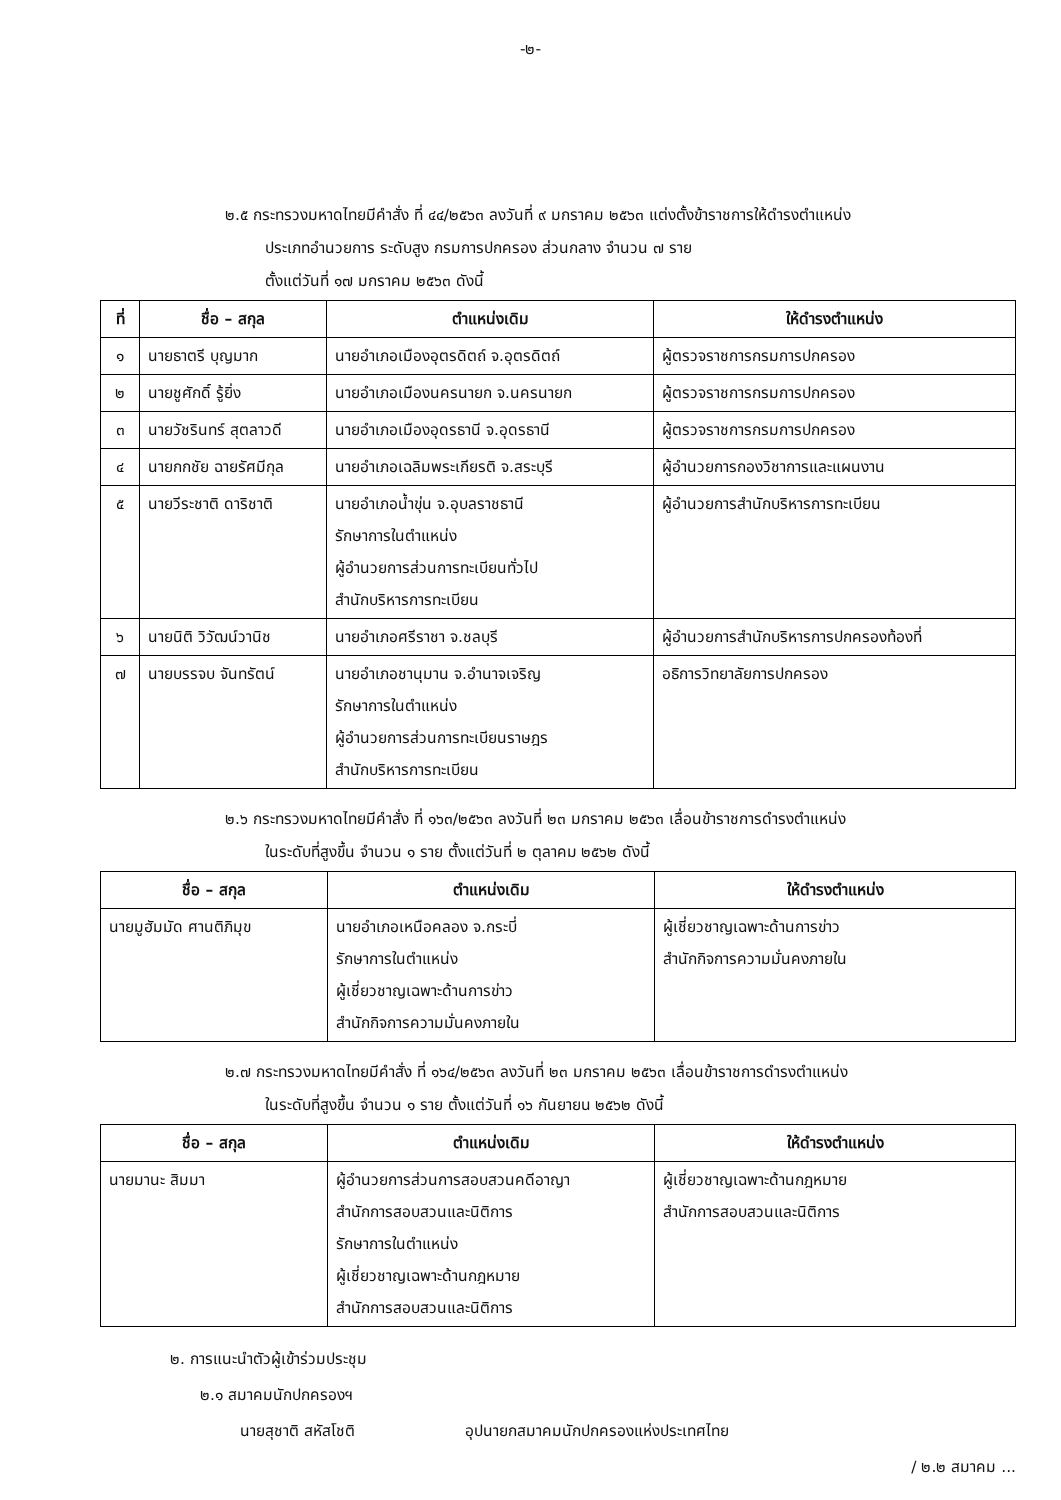-๒-
๒.๕ กระทรวงมหาดไทยมีคำสั่ง ที่ ๔๔/๒๕๖๓ ลงวันที่ ๙ มกราคม ๒๕๖๓ แต่งตั้งข้าราชการให้ดำรงตำแหน่ง
ประเภทอำนวยการ ระดับสูง กรมการปกครอง ส่วนกลาง จำนวน ๗ ราย
ตั้งแต่วันที่ ๑๗ มกราคม ๒๕๖๓ ดังนี้
| ที่ | ชื่อ – สกุล | ตำแหน่งเดิม | ให้ดำรงตำแหน่ง |
| --- | --- | --- | --- |
| ๑ | นายธาตรี บุญมาก | นายอำเภอเมืองอุตรดิตถ์ จ.อุตรดิตถ์ | ผู้ตรวจราชการกรมการปกครอง |
| ๒ | นายชูศักดิ์ รู้ยิ่ง | นายอำเภอเมืองนครนายก จ.นครนายก | ผู้ตรวจราชการกรมการปกครอง |
| ๓ | นายวัชรินทร์ สุตลาวดี | นายอำเภอเมืองอุดรธานี จ.อุดรธานี | ผู้ตรวจราชการกรมการปกครอง |
| ๔ | นายกกชัย ฉายรัศมีกุล | นายอำเภอเฉลิมพระเกียรติ จ.สระบุรี | ผู้อำนวยการกองวิชาการและแผนงาน |
| ๕ | นายวีระชาติ ดาริชาติ | นายอำเภอน้ำขุ่น จ.อุบลราชธานี รักษาการในตำแหน่ง ผู้อำนวยการส่วนการทะเบียนทั่วไป สำนักบริหารการทะเบียน | ผู้อำนวยการสำนักบริหารการทะเบียน |
| ๖ | นายนิติ วิวัฒน์วานิช | นายอำเภอศรีราชา จ.ชลบุรี | ผู้อำนวยการสำนักบริหารการปกครองท้องที่ |
| ๗ | นายบรรจบ จันทรัตน์ | นายอำเภอชานุมาน จ.อำนาจเจริญ รักษาการในตำแหน่ง ผู้อำนวยการส่วนการทะเบียนราษฎร สำนักบริหารการทะเบียน | อธิการวิทยาลัยการปกครอง |
๒.๖ กระทรวงมหาดไทยมีคำสั่ง ที่ ๑๖๓/๒๕๖๓ ลงวันที่ ๒๓ มกราคม ๒๕๖๓ เลื่อนข้าราชการดำรงตำแหน่ง
ในระดับที่สูงขึ้น จำนวน ๑ ราย ตั้งแต่วันที่ ๒ ตุลาคม ๒๕๖๒ ดังนี้
| ชื่อ – สกุล | ตำแหน่งเดิม | ให้ดำรงตำแหน่ง |
| --- | --- | --- |
| นายมูฮัมมัด ศานติภิมุข | นายอำเภอเหนือคลอง จ.กระบี่ รักษาการในตำแหน่ง ผู้เชี่ยวชาญเฉพาะด้านการข่าว สำนักกิจการความมั่นคงภายใน | ผู้เชี่ยวชาญเฉพาะด้านการข่าว สำนักกิจการความมั่นคงภายใน |
๒.๗ กระทรวงมหาดไทยมีคำสั่ง ที่ ๑๖๔/๒๕๖๓ ลงวันที่ ๒๓ มกราคม ๒๕๖๓ เลื่อนข้าราชการดำรงตำแหน่ง
ในระดับที่สูงขึ้น จำนวน ๑ ราย ตั้งแต่วันที่ ๑๖ กันยายน ๒๕๖๒ ดังนี้
| ชื่อ – สกุล | ตำแหน่งเดิม | ให้ดำรงตำแหน่ง |
| --- | --- | --- |
| นายมานะ สิมมา | ผู้อำนวยการส่วนการสอบสวนคดีอาญา สำนักการสอบสวนและนิติการ รักษาการในตำแหน่ง ผู้เชี่ยวชาญเฉพาะด้านกฎหมาย สำนักการสอบสวนและนิติการ | ผู้เชี่ยวชาญเฉพาะด้านกฎหมาย สำนักการสอบสวนและนิติการ |
๒. การแนะนำตัวผู้เข้าร่วมประชุม
๒.๑ สมาคมนักปกครองฯ
นายสุชาติ สหัสโชติ อุปนายกสมาคมนักปกครองแห่งประเทศไทย
/ ๒.๒ สมาคม ...